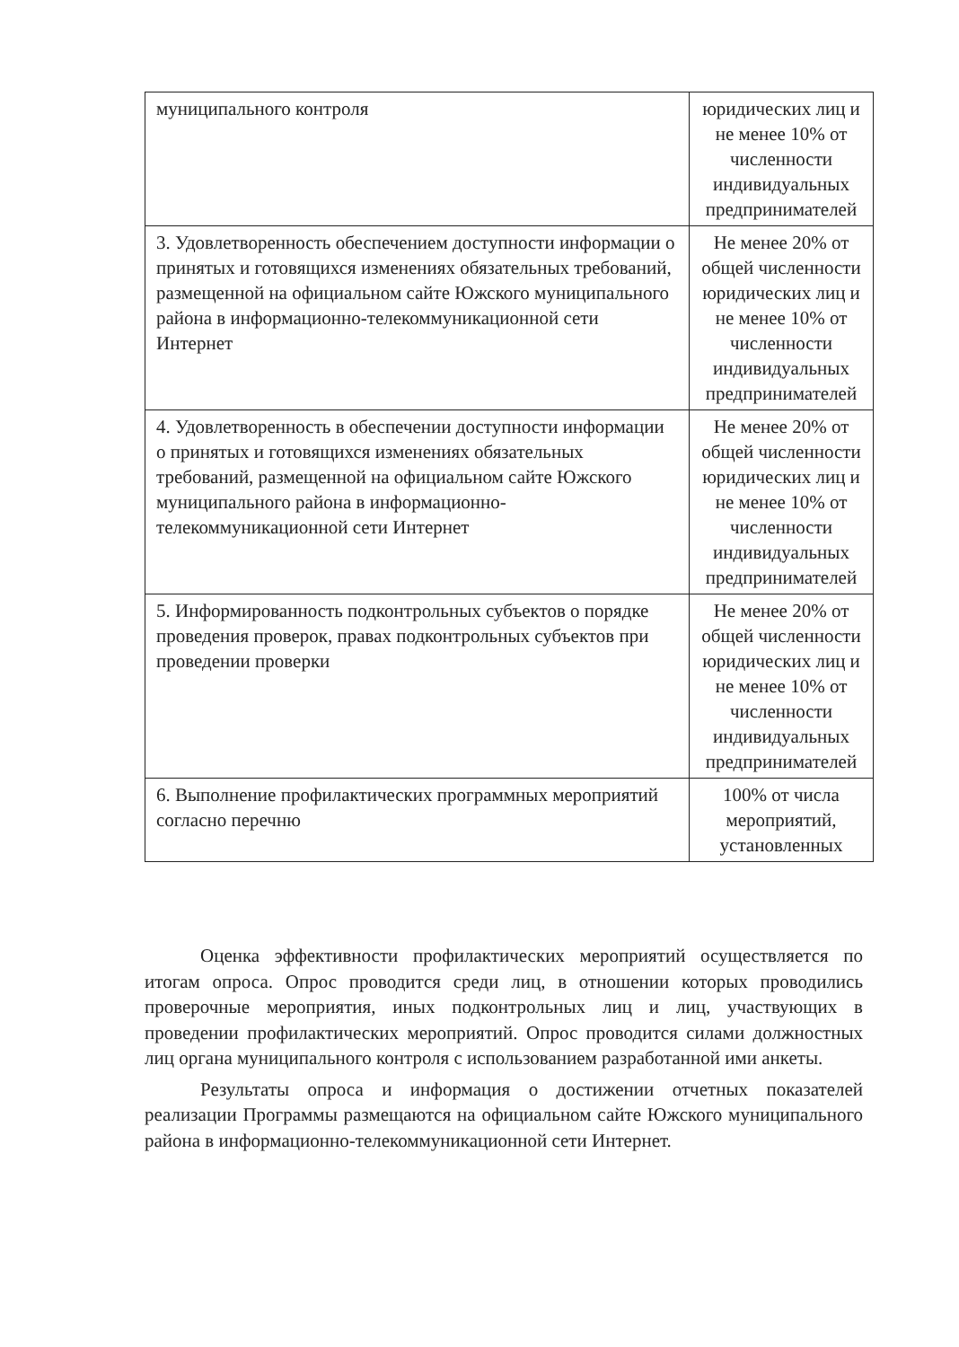| муниципального контроля | юридических лиц и не менее 10% от численности индивидуальных предпринимателей |
| 3. Удовлетворенность обеспечением доступности информации о принятых и готовящихся изменениях обязательных требований, размещенной на официальном сайте Южского муниципального района в информационно-телекоммуникационной сети Интернет | Не менее 20% от общей численности юридических лиц и не менее 10% от численности индивидуальных предпринимателей |
| 4. Удовлетворенность в обеспечении доступности информации о принятых и готовящихся изменениях обязательных требований, размещенной на официальном сайте Южского муниципального района в информационно-телекоммуникационной сети Интернет | Не менее 20% от общей численности юридических лиц и не менее 10% от численности индивидуальных предпринимателей |
| 5. Информированность подконтрольных субъектов о порядке проведения проверок, правах подконтрольных субъектов при проведении проверки | Не менее 20% от общей численности юридических лиц и не менее 10% от численности индивидуальных предпринимателей |
| 6. Выполнение профилактических программных мероприятий согласно перечню | 100% от числа мероприятий, установленных |
Оценка эффективности профилактических мероприятий осуществляется по итогам опроса. Опрос проводится среди лиц, в отношении которых проводились проверочные мероприятия, иных подконтрольных лиц и лиц, участвующих в проведении профилактических мероприятий. Опрос проводится силами должностных лиц органа муниципального контроля с использованием разработанной ими анкеты.
Результаты опроса и информация о достижении отчетных показателей реализации Программы размещаются на официальном сайте Южского муниципального района в информационно-телекоммуникационной сети Интернет.